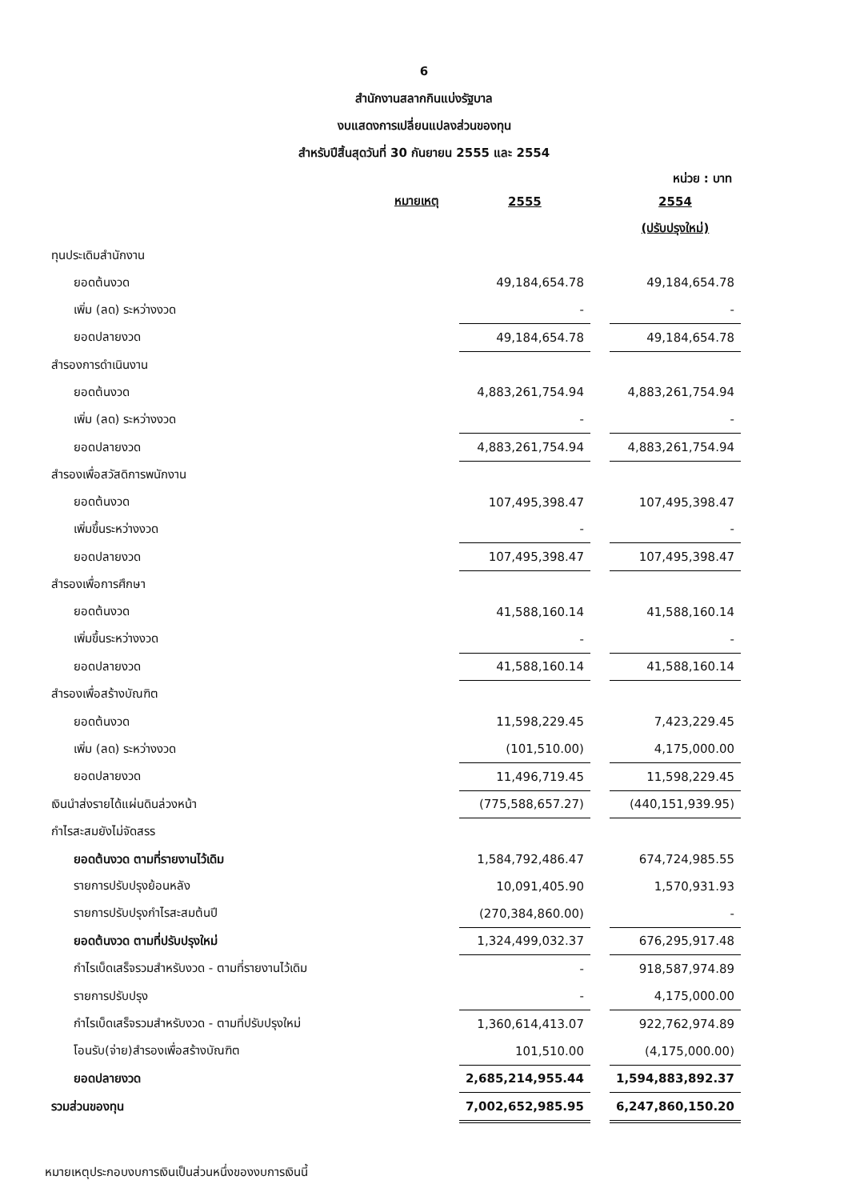6
สำนักงานสลากกินแบ่งรัฐบาล
งบแสดงการเปลี่ยนแปลงส่วนของทุน
สำหรับปีสิ้นสุดวันที่ 30 กันยายน 2555 และ 2554
หน่วย : บาท
| | หมายเหตุ | 2555 | | 2554 |
| | | | | (ปรับปรุงใหม่) |
| ทุนประเดิมสำนักงาน | | | | |
| ยอดต้นงวด | | 49,184,654.78 | | 49,184,654.78 |
| เพิ่ม (ลด) ระหว่างงวด | | - | | - |
| ยอดปลายงวด | | 49,184,654.78 | | 49,184,654.78 |
| สำรองการดำเนินงาน | | | | |
| ยอดต้นงวด | | 4,883,261,754.94 | | 4,883,261,754.94 |
| เพิ่ม (ลด) ระหว่างงวด | | - | | - |
| ยอดปลายงวด | | 4,883,261,754.94 | | 4,883,261,754.94 |
| สำรองเพื่อสวัสดิการพนักงาน | | | | |
| ยอดต้นงวด | | 107,495,398.47 | | 107,495,398.47 |
| เพิ่มขึ้นระหว่างงวด | | - | | - |
| ยอดปลายงวด | | 107,495,398.47 | | 107,495,398.47 |
| สำรองเพื่อการศึกษา | | | | |
| ยอดต้นงวด | | 41,588,160.14 | | 41,588,160.14 |
| เพิ่มขึ้นระหว่างงวด | | - | | - |
| ยอดปลายงวด | | 41,588,160.14 | | 41,588,160.14 |
| สำรองเพื่อสร้างบัณฑิต | | | | |
| ยอดต้นงวด | | 11,598,229.45 | | 7,423,229.45 |
| เพิ่ม (ลด) ระหว่างงวด | | (101,510.00) | | 4,175,000.00 |
| ยอดปลายงวด | | 11,496,719.45 | | 11,598,229.45 |
| เงินนำส่งรายได้แผ่นดินล่วงหน้า | | (775,588,657.27) | | (440,151,939.95) |
| กำไรสะสมยังไม่จัดสรร | | | | |
| ยอดต้นงวด ตามที่รายงานไว้เดิม | | 1,584,792,486.47 | | 674,724,985.55 |
| รายการปรับปรุงย้อนหลัง | | 10,091,405.90 | | 1,570,931.93 |
| รายการปรับปรุงกำไรสะสมต้นปี | | (270,384,860.00) | | - |
| ยอดต้นงวด ตามที่ปรับปรุงใหม่ | | 1,324,499,032.37 | | 676,295,917.48 |
| กำไรเบ็ดเสร็จรวมสำหรับงวด - ตามที่รายงานไว้เดิม | | - | | 918,587,974.89 |
| รายการปรับปรุง | | - | | 4,175,000.00 |
| กำไรเบ็ดเสร็จรวมสำหรับงวด - ตามที่ปรับปรุงใหม่ | | 1,360,614,413.07 | | 922,762,974.89 |
| โอนรับ(จ่าย)สำรองเพื่อสร้างบัณฑิต | | 101,510.00 | | (4,175,000.00) |
| ยอดปลายงวด | | 2,685,214,955.44 | | 1,594,883,892.37 |
| รวมส่วนของทุน | | 7,002,652,985.95 | | 6,247,860,150.20 |
หมายเหตุประกอบงบการเงินเป็นส่วนหนึ่งของงบการเงินนี้